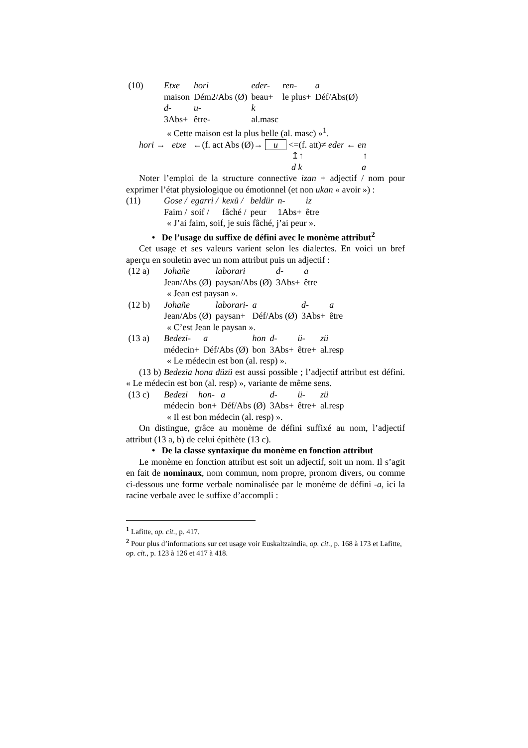| (10) | Etxe | hori | eder- | ren- | a |
| | maison | Dém2/Abs (Ø) | beau+ | le plus+ | Déf/Abs(Ø) |
| | d- | u- | k | | |
| | 3Abs+ | être- | al.masc | | |
« Cette maison est la plus belle (al. masc) »<sup>1</sup>.
hori → etxe ←(f. act Abs (Ø)→ u <=(f. att)≠ eder ← en
↥↑ ↑
d k a
Noter l’emploi de la structure connective izan + adjectif / nom pour exprimer l’état physiologique ou émotionnel (et non ukan « avoir ») :
| (11) | Gose / | egarri / | kexü / | beldür | n- | iz |
| | Faim / | soif / | fâché / | peur | 1Abs+ | être |
« J’ai faim, soif, je suis fâché, j’ai peur ».
• De l’usage du suffixe de défini avec le monème attribut<sup>2</sup>
Cet usage et ses valeurs varient selon les dialectes. En voici un bref aperçu en souletin avec un nom attribut puis un adjectif :
| (12 a) | Johañe | laborari | d- | a |
| | Jean/Abs (Ø) | paysan/Abs (Ø) | 3Abs+ | être |
« Jean est paysan ».
| (12 b) | Johañe | laborari- | a | d- | a |
| | Jean/Abs (Ø) | paysan+ | Déf/Abs (Ø) | 3Abs+ | être |
« C’est Jean le paysan ».
| (13 a) | Bedezi- | a | hon | d- | ü- | zü |
| | médecin+ | Déf/Abs (Ø) | bon | 3Abs+ | être+ | al.resp |
« Le médecin est bon (al. resp) ».
(13 b) Bedezia hona düzü est aussi possible ; l’adjectif attribut est défini. « Le médecin est bon (al. resp) », variante de même sens.
| (13 c) | Bedezi | hon- | a | d- | ü- | zü |
| | médecin | bon+ | Déf/Abs (Ø) | 3Abs+ | être+ | al.resp |
« Il est bon médecin (al. resp) ».
On distingue, grâce au monème de défini suffixé au nom, l’adjectif attribut (13 a, b) de celui épithète (13 c).
• De la classe syntaxique du monème en fonction attribut
Le monème en fonction attribut est soit un adjectif, soit un nom. Il s’agit en fait de nominaux, nom commun, nom propre, pronom divers, ou comme ci-dessous une forme verbale nominalisée par le monème de défini -a, ici la racine verbale avec le suffixe d’accompli :
<sup>1</sup> Lafitte, op. cit., p. 417.
<sup>2</sup> Pour plus d’informations sur cet usage voir Euskaltzaindia, op. cit., p. 168 à 173 et Lafitte, op. cit., p. 123 à 126 et 417 à 418.